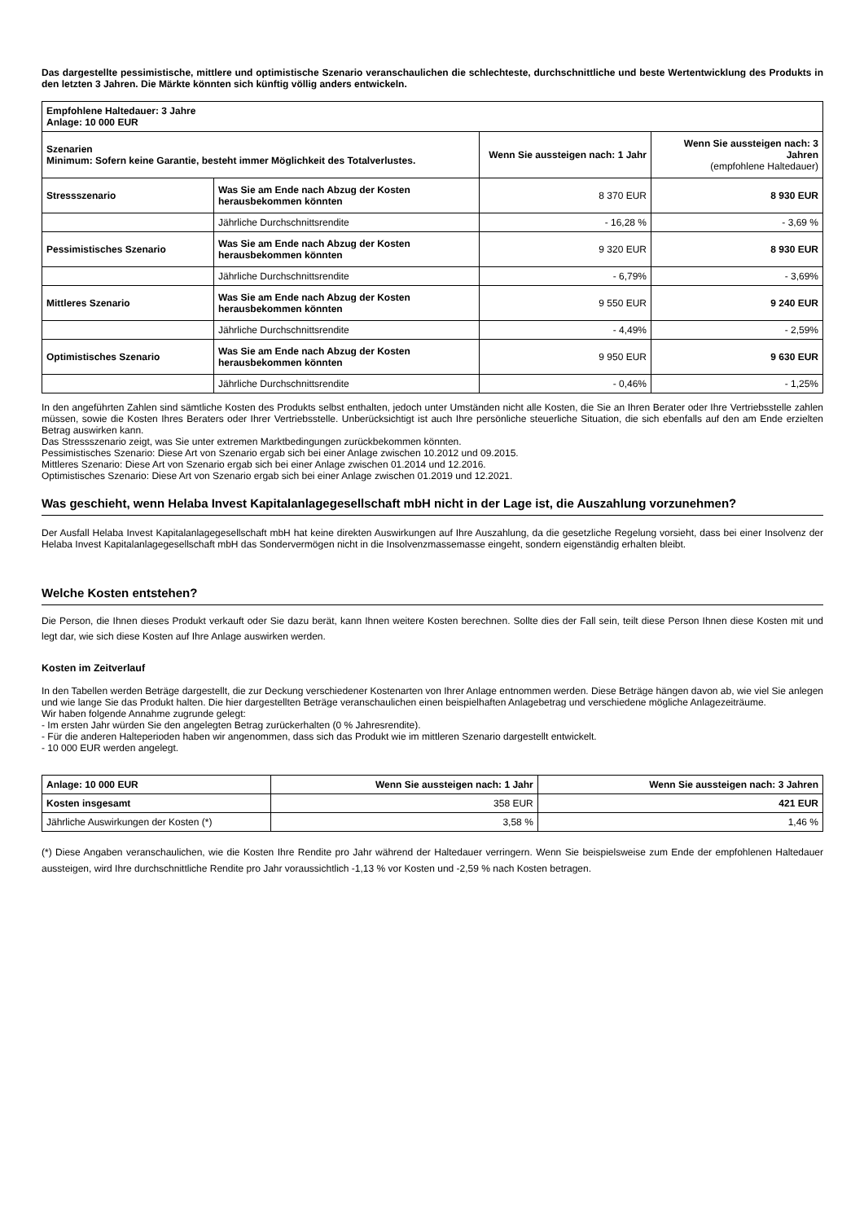Das dargestellte pessimistische, mittlere und optimistische Szenario veranschaulichen die schlechteste, durchschnittliche und beste Wertentwicklung des Produkts in den letzten 3 Jahren. Die Märkte könnten sich künftig völlig anders entwickeln.
| Empfohlene Haltedauer: 3 Jahre Anlage: 10 000 EUR | | | |
| --- | --- | --- | --- |
| Szenarien Minimum: Sofern keine Garantie, besteht immer Möglichkeit des Totalverlustes. | | Wenn Sie aussteigen nach: 1 Jahr | Wenn Sie aussteigen nach: 3 Jahren (empfohlene Haltedauer) |
| Stressszenario | Was Sie am Ende nach Abzug der Kosten herausbekommen könnten | 8 370 EUR | 8 930 EUR |
| | Jährliche Durchschnittsrendite | - 16,28 % | - 3,69 % |
| Pessimistisches Szenario | Was Sie am Ende nach Abzug der Kosten herausbekommen könnten | 9 320 EUR | 8 930 EUR |
| | Jährliche Durchschnittsrendite | - 6,79% | - 3,69% |
| Mittleres Szenario | Was Sie am Ende nach Abzug der Kosten herausbekommen könnten | 9 550 EUR | 9 240 EUR |
| | Jährliche Durchschnittsrendite | - 4,49% | - 2,59% |
| Optimistisches Szenario | Was Sie am Ende nach Abzug der Kosten herausbekommen könnten | 9 950 EUR | 9 630 EUR |
| | Jährliche Durchschnittsrendite | - 0,46% | - 1,25% |
In den angeführten Zahlen sind sämtliche Kosten des Produkts selbst enthalten, jedoch unter Umständen nicht alle Kosten, die Sie an Ihren Berater oder Ihre Vertriebsstelle zahlen müssen, sowie die Kosten Ihres Beraters oder Ihrer Vertriebsstelle. Unberücksichtigt ist auch Ihre persönliche steuerliche Situation, die sich ebenfalls auf den am Ende erzielten Betrag auswirken kann.
Das Stressszenario zeigt, was Sie unter extremen Marktbedingungen zurückbekommen könnten.
Pessimistisches Szenario: Diese Art von Szenario ergab sich bei einer Anlage zwischen 10.2012 und 09.2015.
Mittleres Szenario: Diese Art von Szenario ergab sich bei einer Anlage zwischen 01.2014 und 12.2016.
Optimistisches Szenario: Diese Art von Szenario ergab sich bei einer Anlage zwischen 01.2019 und 12.2021.
Was geschieht, wenn Helaba Invest Kapitalanlagegesellschaft mbH nicht in der Lage ist, die Auszahlung vorzunehmen?
Der Ausfall Helaba Invest Kapitalanlagegesellschaft mbH hat keine direkten Auswirkungen auf Ihre Auszahlung, da die gesetzliche Regelung vorsieht, dass bei einer Insolvenz der Helaba Invest Kapitalanlagegesellschaft mbH das Sondervermögen nicht in die Insolvenzmassemasse eingeht, sondern eigenständig erhalten bleibt.
Welche Kosten entstehen?
Die Person, die Ihnen dieses Produkt verkauft oder Sie dazu berät, kann Ihnen weitere Kosten berechnen. Sollte dies der Fall sein, teilt diese Person Ihnen diese Kosten mit und legt dar, wie sich diese Kosten auf Ihre Anlage auswirken werden.
Kosten im Zeitverlauf
In den Tabellen werden Beträge dargestellt, die zur Deckung verschiedener Kostenarten von Ihrer Anlage entnommen werden. Diese Beträge hängen davon ab, wie viel Sie anlegen und wie lange Sie das Produkt halten. Die hier dargestellten Beträge veranschaulichen einen beispielhaften Anlagebetrag und verschiedene mögliche Anlagezeiträume.
Wir haben folgende Annahme zugrunde gelegt:
- Im ersten Jahr würden Sie den angelegten Betrag zurückerhalten (0 % Jahresrendite).
- Für die anderen Halteperioden haben wir angenommen, dass sich das Produkt wie im mittleren Szenario dargestellt entwickelt.
- 10 000 EUR werden angelegt.
| Anlage: 10 000 EUR | Wenn Sie aussteigen nach: 1 Jahr | Wenn Sie aussteigen nach: 3 Jahren |
| --- | --- | --- |
| Kosten insgesamt | 358 EUR | 421 EUR |
| Jährliche Auswirkungen der Kosten (*) | 3,58 % | 1,46 % |
(*) Diese Angaben veranschaulichen, wie die Kosten Ihre Rendite pro Jahr während der Haltedauer verringern. Wenn Sie beispielsweise zum Ende der empfohlenen Haltedauer aussteigen, wird Ihre durchschnittliche Rendite pro Jahr voraussichtlich -1,13 % vor Kosten und -2,59 % nach Kosten betragen.